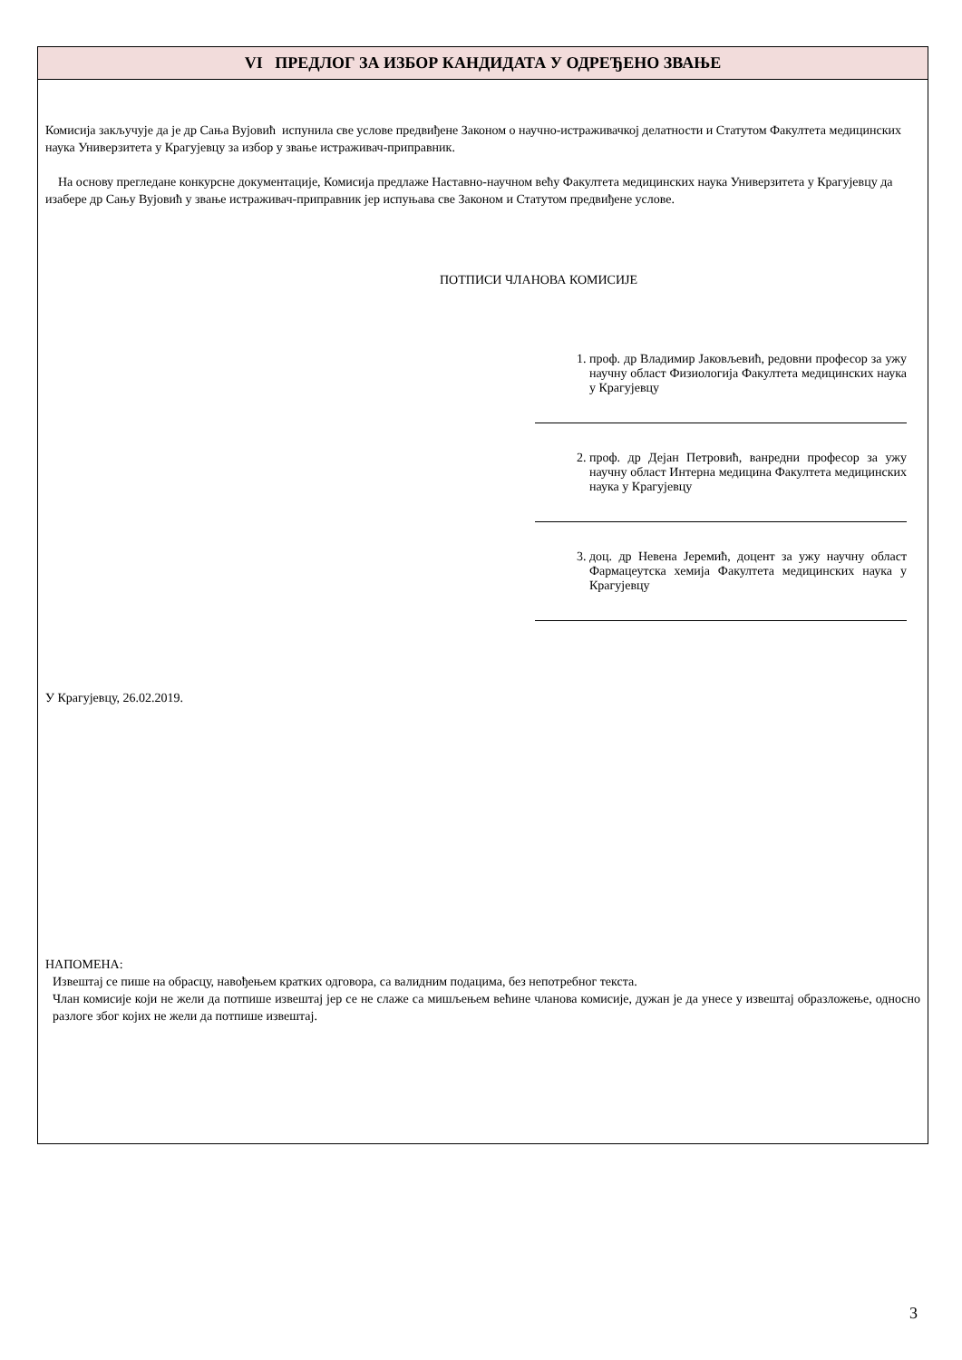VI ПРЕДЛОГ ЗА ИЗБОР КАНДИДАТА У ОДРЕЂЕНО ЗВАЊЕ
Комисија закључује да је др Сања Вујовић испунила све услове предвиђене Законом о научно-истраживачкој делатности и Статутом Факултета медицинских наука Универзитета у Крагујевцу за избор у звање истраживач-приправник.
На основу прегледане конкурсне документације, Комисија предлаже Наставно-научном већу Факултета медицинских наука Универзитета у Крагујевцу да изабере др Сању Вујовић у звање истраживач-приправник јер испуњава све Законом и Статутом предвиђене услове.
ПОТПИСИ ЧЛАНОВА КОМИСИЈЕ
1. проф. др Владимир Јаковљевић, редовни професор за ужу научну област Физиологија Факултета медицинских наука у Крагујевцу
2. проф. др Дејан Петровић, ванредни професор за ужу научну област Интерна медицина Факултета медицинских наука у Крагујевцу
3. доц. др Невена Јеремић, доцент за ужу научну област Фармацеутска хемија Факултета медицинских наука у Крагујевцу
У Крагујевцу, 26.02.2019.
НАПОМЕНА:
Извештај се пише на обрасцу, навођењем кратких одговора, са валидним подацима, без непотребног текста.
Члан комисије који не жели да потпише извештај јер се не слаже са мишљењем већине чланова комисије, дужан је да унесе у извештај образложење, односно разлоге због којих не жели да потпише извештај.
3